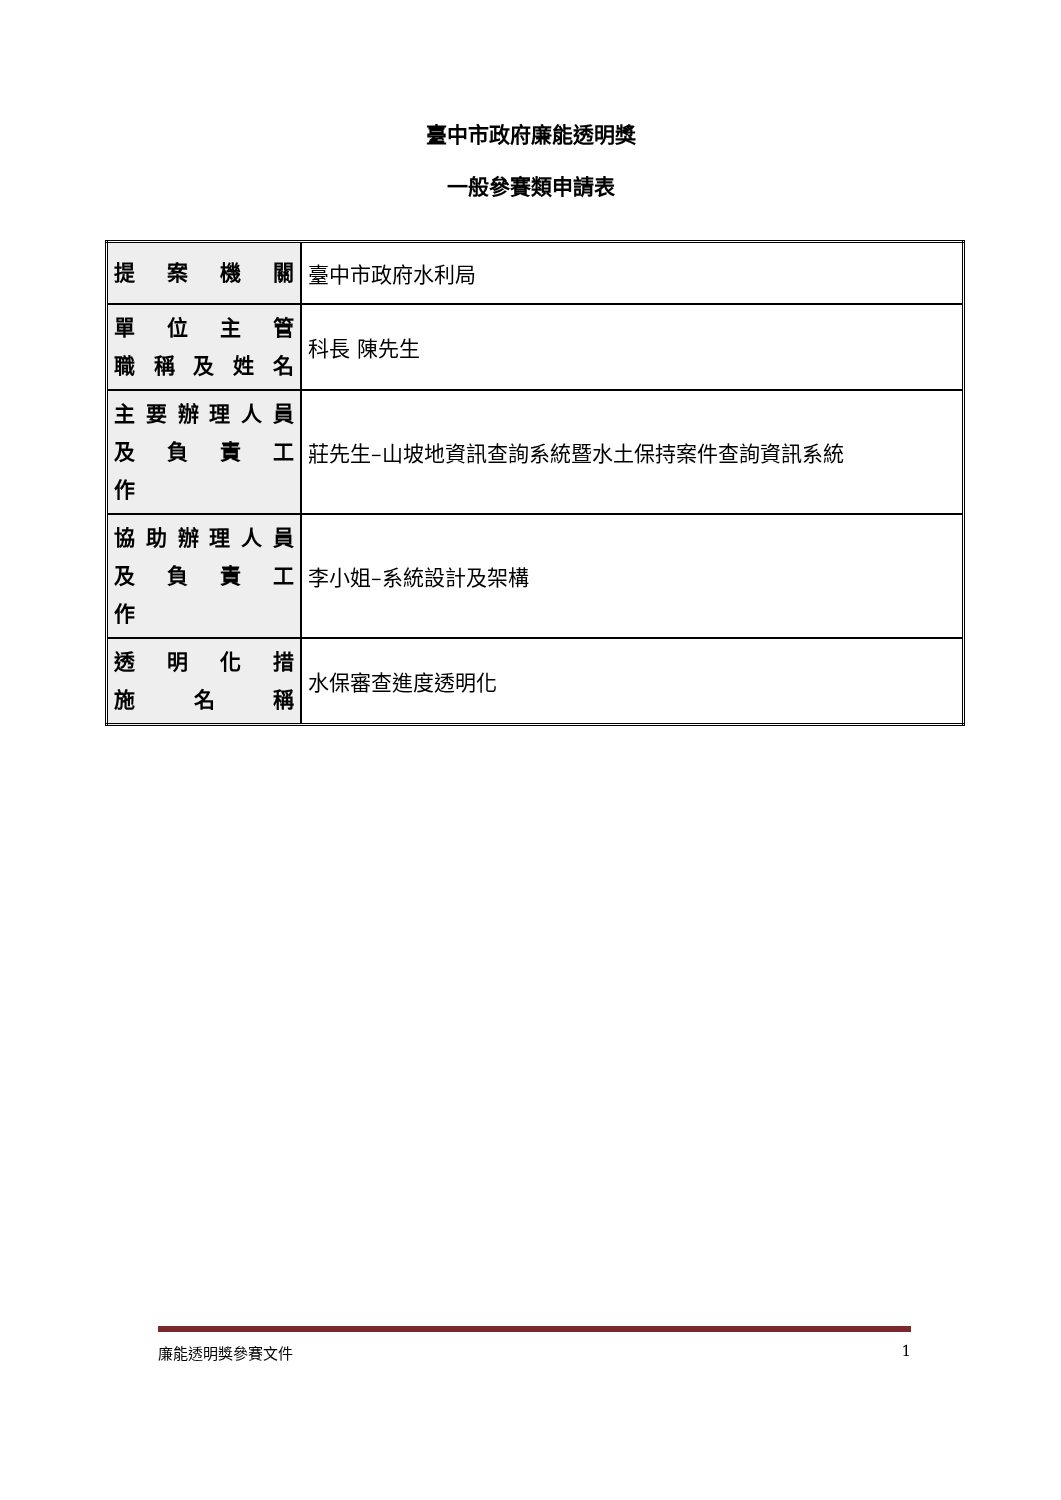臺中市政府廉能透明獎
一般參賽類申請表
| 提 案 機 關 | 臺中市政府水利局 |
| 單 位 主 管 職 稱 及 姓 名 | 科長 陳先生 |
| 主要辦理人員 及 負 責 工 作 | 莊先生–山坡地資訊查詢系統暨水土保持案件查詢資訊系統 |
| 協助辦理人員 及 負 責 工 作 | 李小姐–系統設計及架構 |
| 透 明 化 措 施 名 稱 | 水保審查進度透明化 |
廉能透明獎參賽文件 1